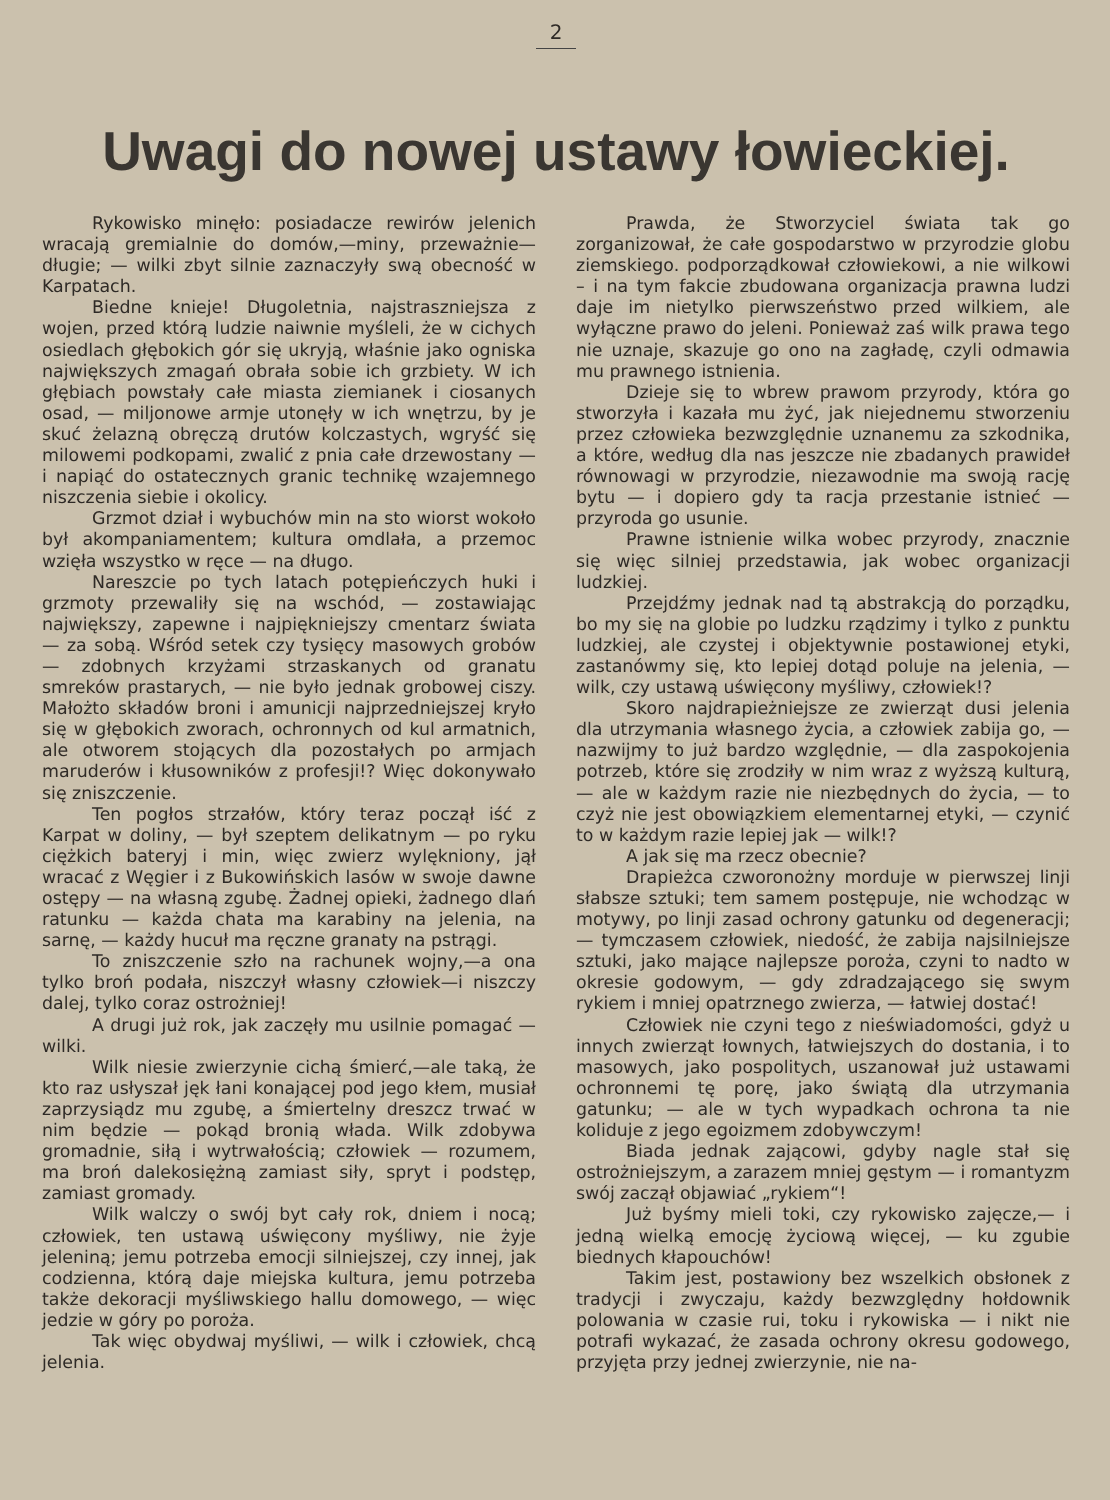2
Uwagi do nowej ustawy łowieckiej.
Rykowisko minęło: posiadacze rewirów jelenich wracają gremialnie do domów,—miny, przeważnie—długie; — wilki zbyt silnie zaznaczyły swą obecność w Karpatach.
Biedne knieje! Długoletnia, najstraszniejsza z wojen, przed którą ludzie naiwnie myśleli, że w cichych osiedlach głębokich gór się ukryją, właśnie jako ogniska największych zmagań obrała sobie ich grzbiety. W ich głębiach powstały całe miasta ziemianek i ciosanych osad, — miljonowe armje utonęły w ich wnętrzu, by je skuć żelazną obręczą drutów kolczastych, wgryść się milowemi podkopami, zwalić z pnia całe drzewostany — i napiąć do ostatecznych granic technikę wzajemnego niszczenia siebie i okolicy.
Grzmot dział i wybuchów min na sto wiorst wokoło był akompaniamentem; kultura omdlała, a przemoc wzięła wszystko w ręce — na długo.
Nareszcie po tych latach potępieńczych huki i grzmoty przewaliły się na wschód, — zostawiając największy, zapewne i najpiękniejszy cmentarz świata — za sobą. Wśród setek czy tysięcy masowych grobów — zdobnych krzyżami strzaskanych od granatu smreków prastarych, — nie było jednak grobowej ciszy. Małożto składów broni i amunicji najprzedniejszej kryło się w głębokich zworach, ochronnych od kul armatnich, ale otworem stojących dla pozostałych po armjach maruderów i kłusowników z profesji!? Więc dokonywało się zniszczenie.
Ten pogłos strzałów, który teraz począł iść z Karpat w doliny, — był szeptem delikatnym — po ryku ciężkich bateryj i min, więc zwierz wylękniony, jął wracać z Węgier i z Bukowińskich lasów w swoje dawne ostępy — na własną zgubę. Żadnej opieki, żadnego dlań ratunku — każda chata ma karabiny na jelenia, na sarnę, — każdy hucuł ma ręczne granaty na pstrągi.
To zniszczenie szło na rachunek wojny,—a ona tylko broń podała, niszczył własny człowiek—i niszczy dalej, tylko coraz ostrożniej!
A drugi już rok, jak zaczęły mu usilnie pomagać — wilki.
Wilk niesie zwierzynie cichą śmierć,—ale taką, że kto raz usłyszał jęk łani konającej pod jego kłem, musiał zaprzysiądz mu zgubę, a śmiertelny dreszcz trwać w nim będzie — pokąd bronią włada. Wilk zdobywa gromadnie, siłą i wytrwałością; człowiek — rozumem, ma broń dalekosiężną zamiast siły, spryt i podstęp, zamiast gromady.
Wilk walczy o swój byt cały rok, dniem i nocą; człowiek, ten ustawą uświęcony myśliwy, nie żyje jeleniną; jemu potrzeba emocji silniejszej, czy innej, jak codzienna, którą daje miejska kultura, jemu potrzeba także dekoracji myśliwskiego hallu domowego, — więc jedzie w góry po poroża.
Tak więc obydwaj myśliwi, — wilk i człowiek, chcą jelenia.
Prawda, że Stworzyciel świata tak go zorganizował, że całe gospodarstwo w przyrodzie globu ziemskiego. podporządkował człowiekowi, a nie wilkowi – i na tym fakcie zbudowana organizacja prawna ludzi daje im nietylko pierwszeństwo przed wilkiem, ale wyłączne prawo do jeleni. Ponieważ zaś wilk prawa tego nie uznaje, skazuje go ono na zagładę, czyli odmawia mu prawnego istnienia.
Dzieje się to wbrew prawom przyrody, która go stworzyła i kazała mu żyć, jak niejednemu stworzeniu przez człowieka bezwzględnie uznanemu za szkodnika, a które, według dla nas jeszcze nie zbadanych prawideł równowagi w przyrodzie, niezawodnie ma swoją rację bytu — i dopiero gdy ta racja przestanie istnieć — przyroda go usunie.
Prawne istnienie wilka wobec przyrody, znacznie się więc silniej przedstawia, jak wobec organizacji ludzkiej.
Przejdźmy jednak nad tą abstrakcją do porządku, bo my się na globie po ludzku rządzimy i tylko z punktu ludzkiej, ale czystej i objektywnie postawionej etyki, zastanówmy się, kto lepiej dotąd poluje na jelenia, — wilk, czy ustawą uświęcony myśliwy, człowiek!?
Skoro najdrapieżniejsze ze zwierząt dusi jelenia dla utrzymania własnego życia, a człowiek zabija go, — nazwijmy to już bardzo względnie, — dla zaspokojenia potrzeb, które się zrodziły w nim wraz z wyższą kulturą, — ale w każdym razie nie niezbędnych do życia, — to czyż nie jest obowiązkiem elementarnej etyki, — czynić to w każdym razie lepiej jak — wilk!?
A jak się ma rzecz obecnie?
Drapieżca czworonożny morduje w pierwszej linji słabsze sztuki; tem samem postępuje, nie wchodząc w motywy, po linji zasad ochrony gatunku od degeneracji; — tymczasem człowiek, niedość, że zabija najsilniejsze sztuki, jako mające najlepsze poroża, czyni to nadto w okresie godowym, — gdy zdradzającego się swym rykiem i mniej opatrznego zwierza, — łatwiej dostać!
Człowiek nie czyni tego z nieświadomości, gdyż u innych zwierząt łownych, łatwiejszych do dostania, i to masowych, jako pospolitych, uszanował już ustawami ochronnemi tę porę, jako świątą dla utrzymania gatunku; — ale w tych wypadkach ochrona ta nie koliduje z jego egoizmem zdobywczym!
Biada jednak zającowi, gdyby nagle stał się ostrożniejszym, a zarazem mniej gęstym — i romantyzm swój zaczął objawiać „rykiem“!
Już byśmy mieli toki, czy rykowisko zajęcze,— i jedną wielką emocję życiową więcej, — ku zgubie biednych kłapouchów!
Takim jest, postawiony bez wszelkich obsłonek z tradycji i zwyczaju, każdy bezwzględny hołdownik polowania w czasie rui, toku i rykowiska — i nikt nie potrafi wykazać, że zasada ochrony okresu godowego, przyjęta przy jednej zwierzynie, nie na-